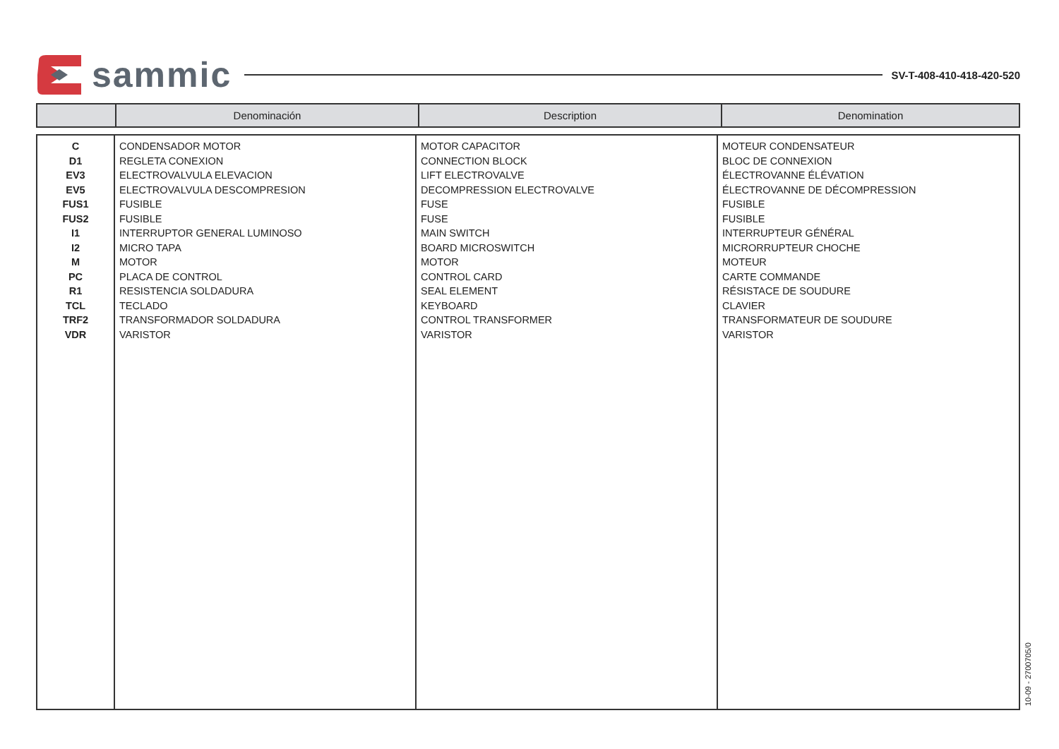sammic
SV-T-408-410-418-420-520
| | Denominación | Description | Denomination |
| --- | --- | --- | --- |
| C D1 EV3 EV5 FUS1 FUS2 I1 I2 M PC R1 TCL TRF2 VDR | CONDENSADOR MOTOR REGLETA CONEXION ELECTROVALVULA ELEVACION ELECTROVALVULA DESCOMPRESION FUSIBLE FUSIBLE INTERRUPTOR GENERAL LUMINOSO MICRO TAPA MOTOR PLACA DE CONTROL RESISTENCIA SOLDADURA TECLADO TRANSFORMADOR SOLDADURA VARISTOR | MOTOR CAPACITOR CONNECTION BLOCK LIFT ELECTROVALVE DECOMPRESSION ELECTROVALVE FUSE FUSE MAIN SWITCH BOARD MICROSWITCH MOTOR CONTROL CARD SEAL ELEMENT KEYBOARD CONTROL TRANSFORMER VARISTOR | MOTEUR CONDENSATEUR BLOC DE CONNEXION ÉLECTROVANNE ÉLÉVATION ÉLECTROVANNE DE DÉCOMPRESSION FUSIBLE FUSIBLE INTERRUPTEUR GÉNÉRAL MICRORRUPTEUR CHOCHE MOTEUR CARTE COMMANDE RÉSISTACE DE SOUDURE CLAVIER TRANSFORMATEUR DE SOUDURE VARISTOR |
10-09 - 2700705/0